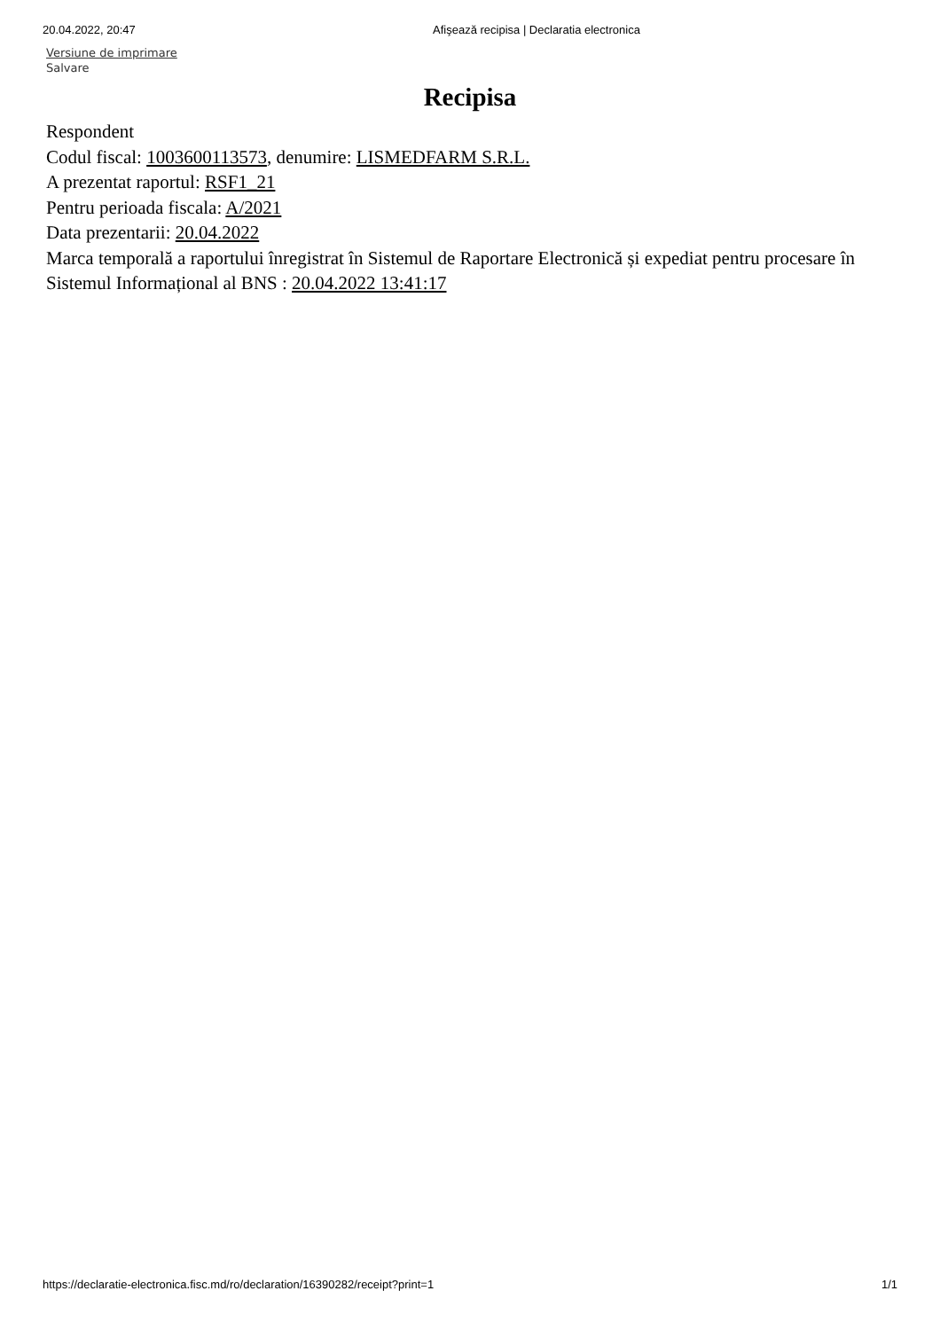20.04.2022, 20:47 Afişează recipisa | Declaratia electronica
Versiune de imprimare
Salvare
Recipisa
Respondent
Codul fiscal: 1003600113573, denumire: LISMEDFARM S.R.L.
A prezentat raportul: RSF1_21
Pentru perioada fiscala: A/2021
Data prezentarii: 20.04.2022
Marca temporală a raportului înregistrat în Sistemul de Raportare Electronică și expediat pentru procesare în Sistemul Informațional al BNS : 20.04.2022 13:41:17
https://declaratie-electronica.fisc.md/ro/declaration/16390282/receipt?print=1 1/1